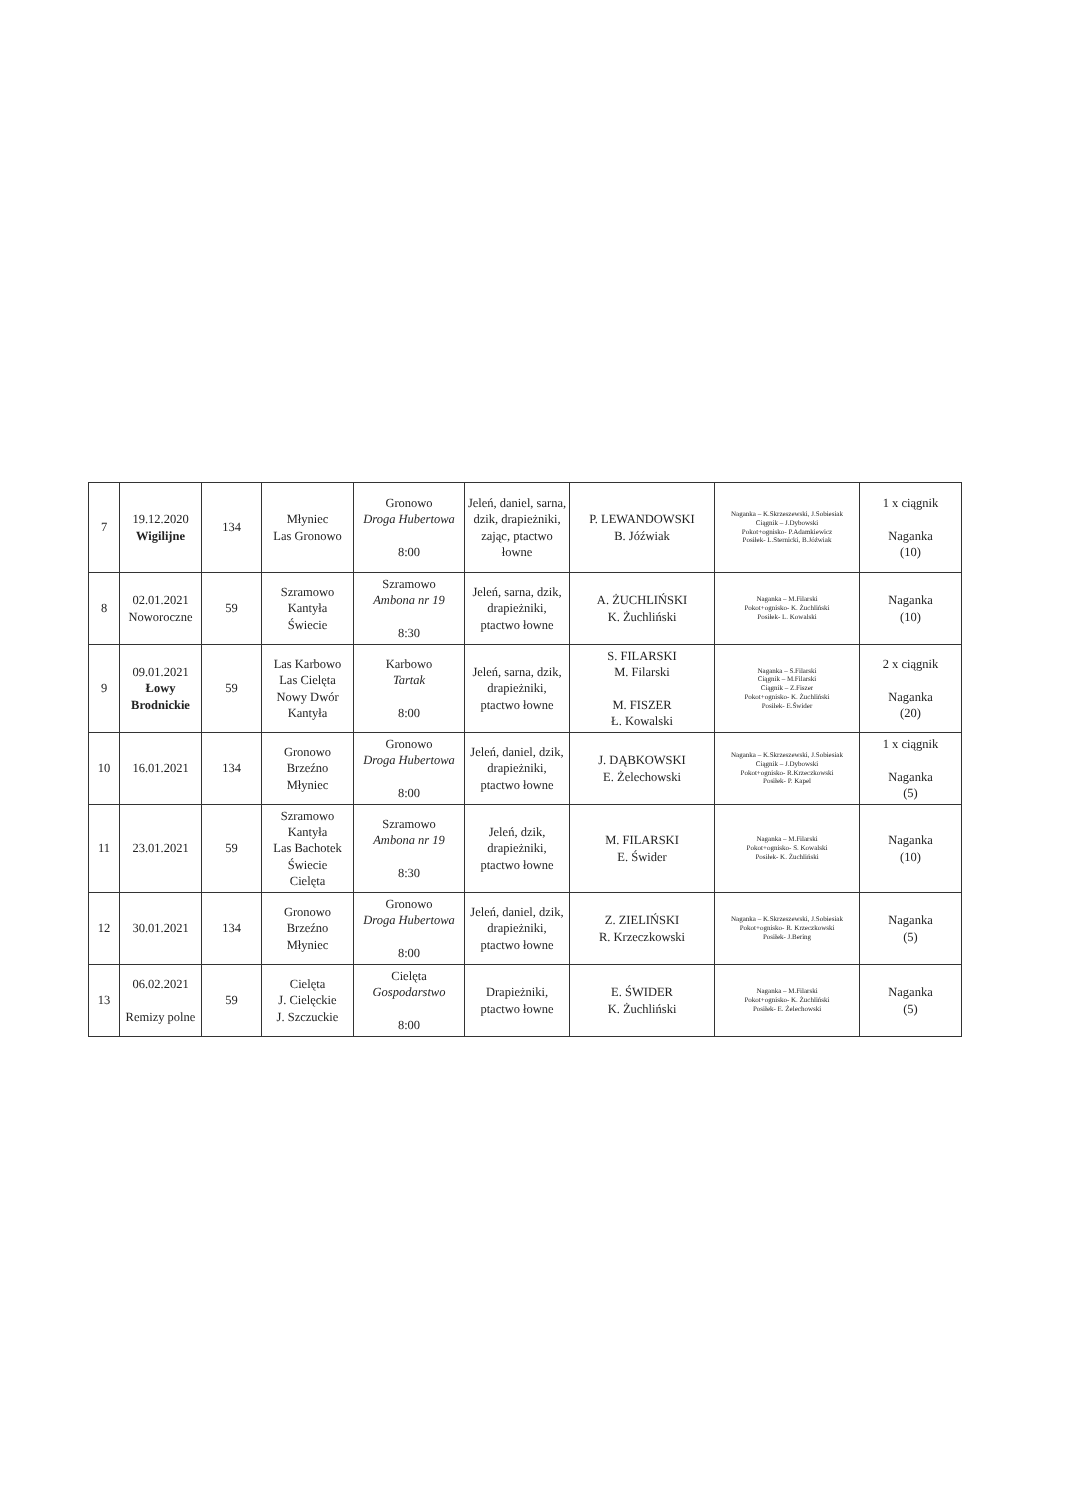| 7 | 19.12.2020 Wigilijne | 134 | Młyniec Las Gronowo | Gronowo Droga Hubertowa 8:00 | Jeleń, daniel, sarna, dzik, drapieżniki, zając, ptactwo łowne | P. LEWANDOWSKI B. Jóźwiak | Naganka – K.Skrzeszewski, J.Sobiesiak Ciągnik – J.Dybowski Pokot+ognisko- P.Adamkiewicz Posiłek- L.Sternicki, B.Jóźwiak | 1 x ciągnik Naganka (10) |
| 8 | 02.01.2021 Noworoczne | 59 | Szramowo Kantyła Świecie | Szramowo Ambona nr 19 8:30 | Jeleń, sarna, dzik, drapieżniki, ptactwo łowne | A. ŻUCHLIŃSKI K. Żuchliński | Naganka – M.Filarski Pokot+ognisko- K. Żuchliński Posiłek- L. Kowalski | Naganka (10) |
| 9 | 09.01.2021 Łowy Brodnickie | 59 | Las Karbowo Las Cielęta Nowy Dwór Kantyła | Karbowo Tartak 8:00 | Jeleń, sarna, dzik, drapieżniki, ptactwo łowne | S. FILARSKI M. Filarski M. FISZER Ł. Kowalski | Naganka – S.Filarski Ciągnik – M.Filarski Ciągnik – Z.Fiszer Pokot+ognisko- K. Żuchliński Posiłek- E.Świder | 2 x ciągnik Naganka (20) |
| 10 | 16.01.2021 | 134 | Gronowo Brzeźno Młyniec | Gronowo Droga Hubertowa 8:00 | Jeleń, daniel, dzik, drapieżniki, ptactwo łowne | J. DĄBKOWSKI E. Żelechowski | Naganka – K.Skrzeszewski, J.Sobiesiak Ciągnik – J.Dybowski Pokot+ognisko- R.Krzeczkowski Posiłek- P. Kapel | 1 x ciągnik Naganka (5) |
| 11 | 23.01.2021 | 59 | Szramowo Kantyła Las Bachotek Świecie Cielęta | Szramowo Ambona nr 19 8:30 | Jeleń, dzik, drapieżniki, ptactwo łowne | M. FILARSKI E. Świder | Naganka – M.Filarski Pokot+ognisko- S. Kowalski Posiłek- K. Żuchliński | Naganka (10) |
| 12 | 30.01.2021 | 134 | Gronowo Brzeźno Młyniec | Gronowo Droga Hubertowa 8:00 | Jeleń, daniel, dzik, drapieżniki, ptactwo łowne | Z. ZIELIŃSKI R. Krzeczkowski | Naganka – K.Skrzeszewski, J.Sobiesiak Pokot+ognisko- R. Krzeczkowski Posiłek- J.Bering | Naganka (5) |
| 13 | 06.02.2021 Remizy polne | 59 | Cielęta J. Cielęckie J. Szczuckie | Cielęta Gospodarstwo 8:00 | Drapieżniki, ptactwo łowne | E. ŚWIDER K. Żuchliński | Naganka – M.Filarski Pokot+ognisko- K. Żuchliński Posiłek- E. Żelechowski | Naganka (5) |